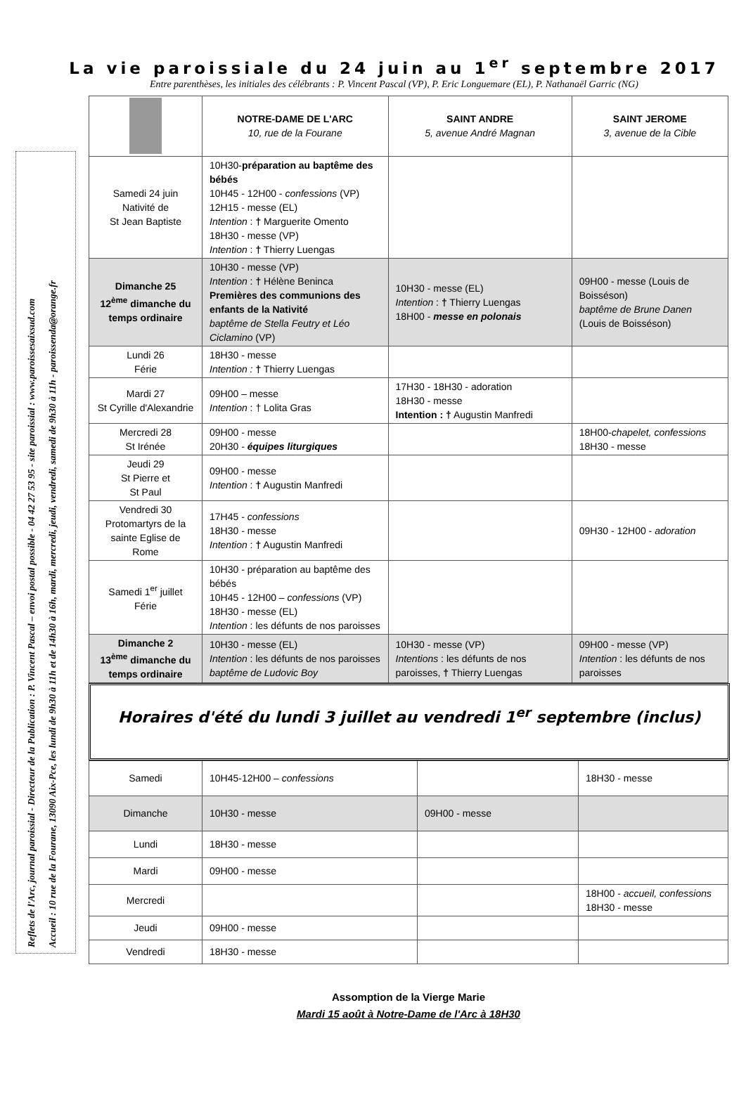La vie paroissiale du 24 juin au 1<sup>er</sup> septembre 2017
Entre parenthèses, les initiales des célébrants : P. Vincent Pascal (VP), P. Eric Longuemare (EL), P. Nathanaël Garric (NG)
Reflets de l'Arc, journal paroissial - Directeur de la Publication : P. Vincent Pascal – envoi postal possible - 04 42 27 53 95 - site paroissial : www.paroissesaixsud.com
Accueil : 10 rue de la Fourane, 13090 Aix-Pce, les lundi de 9h30 à 11h et de 14h30 à 16h, mardi, mercredi, jeudi, vendredi, samedi de 9h30 à 11h - paroissenda@orange.fr
| | NOTRE-DAME DE L'ARC 10, rue de la Fourane | SAINT ANDRE 5, avenue André Magnan | SAINT JEROME 3, avenue de la Cible |
| --- | --- | --- | --- |
| Samedi 24 juin Nativité de St Jean Baptiste | 10H30- préparation au baptême des bébés 10H45 - 12H00 - confessions (VP) 12H15 - messe (EL) Intention : † Marguerite Omento 18H30 - messe (VP) Intention : † Thierry Luengas | | |
| Dimanche 25 12<sup>ème</sup> dimanche du temps ordinaire | 10H30 - messe (VP) Intention : † Hélène Beninca Premières des communions des enfants de la Nativité baptême de Stella Feutry et Léo Ciclamino (VP) | 10H30 - messe (EL) Intention : † Thierry Luengas 18H00 - messe en polonais | 09H00 - messe (Louis de Boisséson) baptême de Brune Danen (Louis de Boisséson) |
| Lundi 26 Férie | 18H30 - messe Intention : † Thierry Luengas | | |
| Mardi 27 St Cyrille d'Alexandrie | 09H00 – messe Intention : † Lolita Gras | 17H30 - 18H30 - adoration 18H30 - messe Intention : † Augustin Manfredi | |
| Mercredi 28 St Irénée | 09H00 - messe 20H30 - équipes liturgiques | | 18H00- chapelet, confessions 18H30 - messe |
| Jeudi 29 St Pierre et St Paul | 09H00 - messe Intention : † Augustin Manfredi | | |
| Vendredi 30 Protomartyrs de la sainte Eglise de Rome | 17H45 - confessions 18H30 - messe Intention : † Augustin Manfredi | | 09H30 - 12H00 - adoration |
| Samedi 1<sup>er</sup> juillet Férie | 10H30 - préparation au baptême des bébés 10H45 - 12H00 – confessions (VP) 18H30 - messe (EL) Intention : les défunts de nos paroisses | | |
| Dimanche 2 13<sup>ème</sup> dimanche du temps ordinaire | 10H30 - messe (EL) Intention : les défunts de nos paroisses baptême de Ludovic Boy | 10H30 - messe (VP) Intentions : les défunts de nos paroisses, † Thierry Luengas | 09H00 - messe (VP) Intention : les défunts de nos paroisses |
Horaires d'été du lundi 3 juillet au vendredi 1<sup>er</sup> septembre (inclus)
| Samedi | 10H45-12H00 – confessions | | 18H30 - messe |
| Dimanche | 10H30 - messe | 09H00 - messe | |
| Lundi | 18H30 - messe | | |
| Mardi | 09H00 - messe | | |
| Mercredi | | | 18H00 - accueil, confessions 18H30 - messe |
| Jeudi | 09H00 - messe | | |
| Vendredi | 18H30 - messe | | |
Assomption de la Vierge Marie
Mardi 15 août à Notre-Dame de l'Arc à 18H30